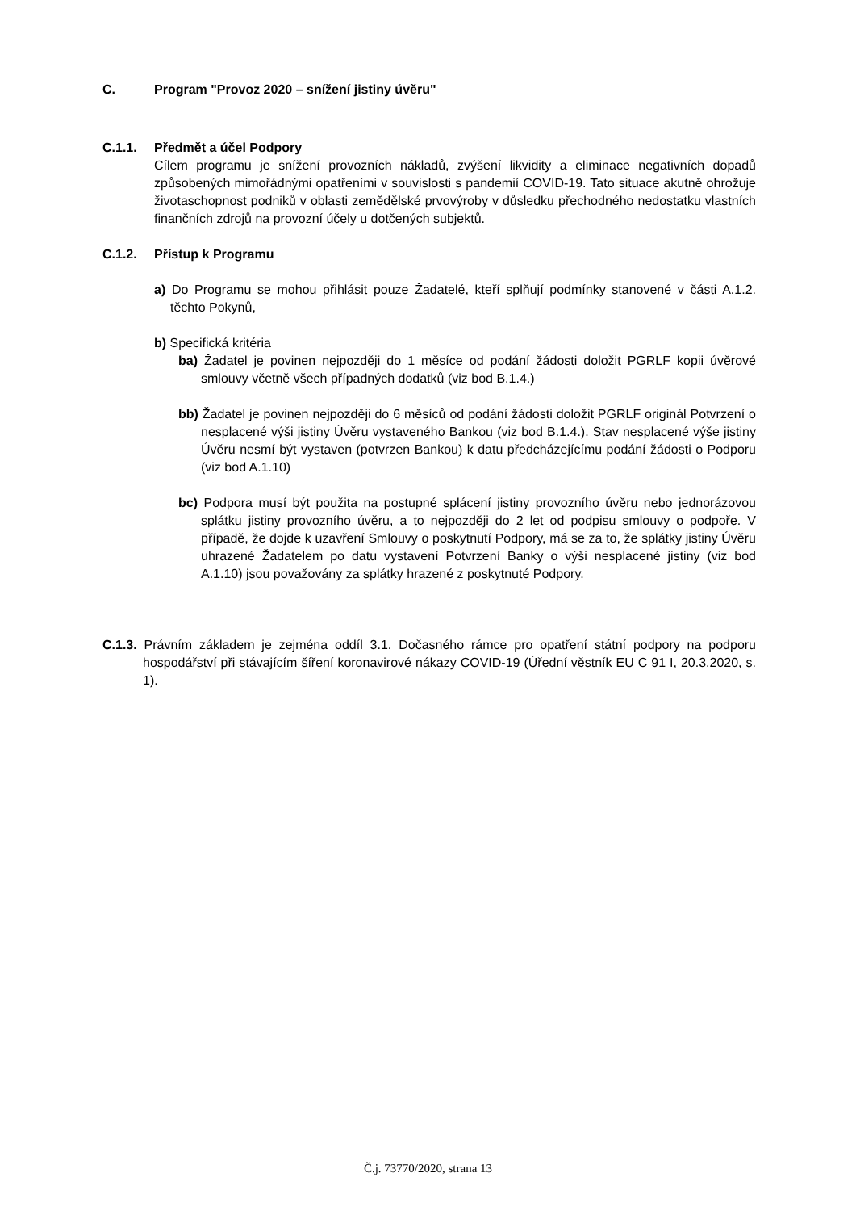C. Program "Provoz 2020 – snížení jistiny úvěru"
C.1.1. Předmět a účel Podpory
Cílem programu je snížení provozních nákladů, zvýšení likvidity a eliminace negativních dopadů způsobených mimořádnými opatřeními v souvislosti s pandemií COVID-19. Tato situace akutně ohrožuje životaschopnost podniků v oblasti zemědělské prvovýroby v důsledku přechodného nedostatku vlastních finančních zdrojů na provozní účely u dotčených subjektů.
C.1.2. Přístup k Programu
a) Do Programu se mohou přihlásit pouze Žadatelé, kteří splňují podmínky stanovené v části A.1.2. těchto Pokynů,
b) Specifická kritéria
ba) Žadatel je povinen nejpozději do 1 měsíce od podání žádosti doložit PGRLF kopii úvěrové smlouvy včetně všech případných dodatků (viz bod B.1.4.)
bb) Žadatel je povinen nejpozději do 6 měsíců od podání žádosti doložit PGRLF originál Potvrzení o nesplacené výši jistiny Úvěru vystaveného Bankou (viz bod B.1.4.). Stav nesplacené výše jistiny Úvěru nesmí být vystaven (potvrzen Bankou) k datu předcházejícímu podání žádosti o Podporu (viz bod A.1.10)
bc) Podpora musí být použita na postupné splácení jistiny provozního úvěru nebo jednorázovou splátku jistiny provozního úvěru, a to nejpozději do 2 let od podpisu smlouvy o podpoře. V případě, že dojde k uzavření Smlouvy o poskytnutí Podpory, má se za to, že splátky jistiny Úvěru uhrazené Žadatelem po datu vystavení Potvrzení Banky o výši nesplacené jistiny (viz bod A.1.10) jsou považovány za splátky hrazené z poskytnuté Podpory.
C.1.3. Právním základem je zejména oddíl 3.1. Dočasného rámce pro opatření státní podpory na podporu hospodářství při stávajícím šíření koronavirové nákazy COVID-19 (Úřední věstník EU C 91 I, 20.3.2020, s. 1).
Č.j. 73770/2020, strana 13